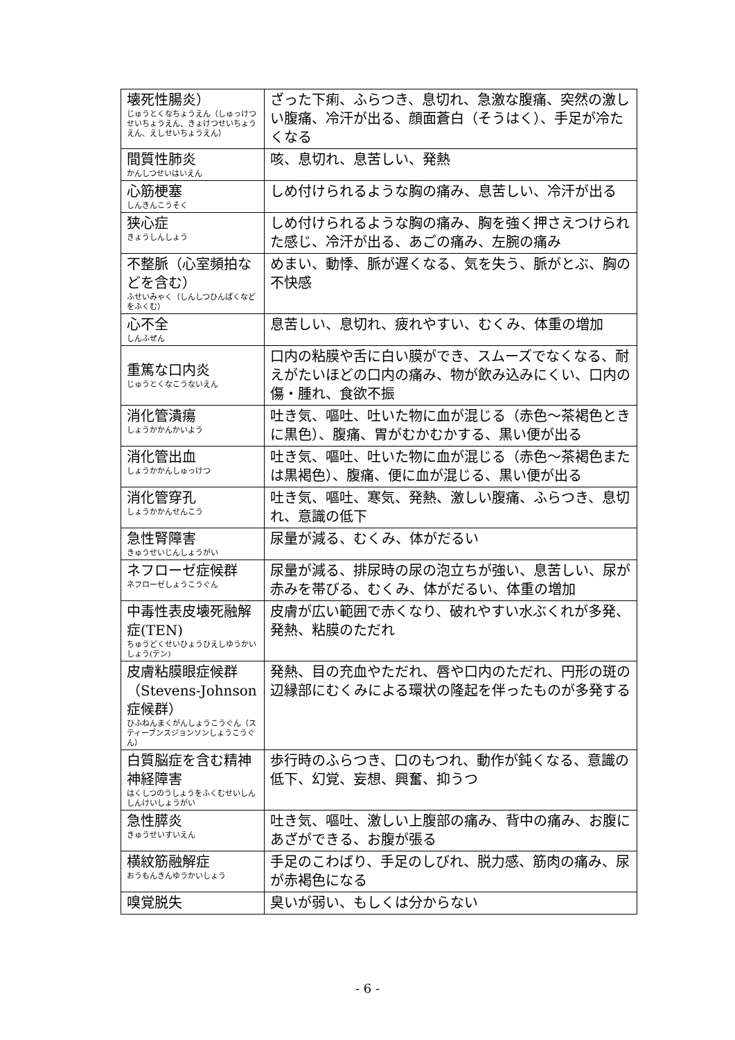| 壊死性腸炎） じゅうとくなちょうえん（しゅっけつせいちょうえん、きょけつせいちょうえん、えしせいちょうえん） | ざった下痢、ふらつき、息切れ、急激な腹痛、突然の激しい腹痛、冷汗が出る、顔面蒼白（そうはく）、手足が冷たくなる |
| 間質性肺炎 かんしつせいはいえん | 咳、息切れ、息苦しい、発熱 |
| 心筋梗塞 しんきんこうそく | しめ付けられるような胸の痛み、息苦しい、冷汗が出る |
| 狭心症 きょうしんしょう | しめ付けられるような胸の痛み、胸を強く押さえつけられた感じ、冷汗が出る、あごの痛み、左腕の痛み |
| 不整脈（心室頻拍などを含む） ふせいみゃく（しんしつひんぱくなどをふくむ） | めまい、動悸、脈が遅くなる、気を失う、脈がとぶ、胸の不快感 |
| 心不全 しんふぜん | 息苦しい、息切れ、疲れやすい、むくみ、体重の増加 |
| 重篤な口内炎 じゅうとくなこうないえん | 口内の粘膜や舌に白い膜ができ、スムーズでなくなる、耐えがたいほどの口内の痛み、物が飲み込みにくい、口内の傷・腫れ、食欲不振 |
| 消化管潰瘍 しょうかかんかいよう | 吐き気、嘔吐、吐いた物に血が混じる（赤色～茶褐色ときに黒色）、腹痛、胃がむかむかする、黒い便が出る |
| 消化管出血 しょうかかんしゅっけつ | 吐き気、嘔吐、吐いた物に血が混じる（赤色～茶褐色または黒褐色）、腹痛、便に血が混じる、黒い便が出る |
| 消化管穿孔 しょうかかんせんこう | 吐き気、嘔吐、寒気、発熱、激しい腹痛、ふらつき、息切れ、意識の低下 |
| 急性腎障害 きゅうせいじんしょうがい | 尿量が減る、むくみ、体がだるい |
| ネフローゼ症候群 ネフローゼしょうこうぐん | 尿量が減る、排尿時の尿の泡立ちが強い、息苦しい、尿が赤みを帯びる、むくみ、体がだるい、体重の増加 |
| 中毒性表皮壊死融解症(TEN) ちゅうどくせいひょうひえしゆうかいしょう(テン) | 皮膚が広い範囲で赤くなり、破れやすい水ぶくれが多発、発熱、粘膜のただれ |
| 皮膚粘膜眼症候群（Stevens-Johnson 症候群） ひふねんまくがんしょうこうぐん（スティーブンスジョンソンしょうこうぐん） | 発熱、目の充血やただれ、唇や口内のただれ、円形の斑の辺縁部にむくみによる環状の隆起を伴ったものが多発する |
| 白質脳症を含む精神神経障害 はくしつのうしょうをふくむせいしんしんけいしょうがい | 歩行時のふらつき、口のもつれ、動作が鈍くなる、意識の低下、幻覚、妄想、興奮、抑うつ |
| 急性膵炎 きゅうせいすいえん | 吐き気、嘔吐、激しい上腹部の痛み、背中の痛み、お腹にあざができる、お腹が張る |
| 横紋筋融解症 おうもんきんゆうかいしょう | 手足のこわばり、手足のしびれ、脱力感、筋肉の痛み、尿が赤褐色になる |
| 嗅覚脱失 | 臭いが弱い、もしくは分からない |
- 6 -